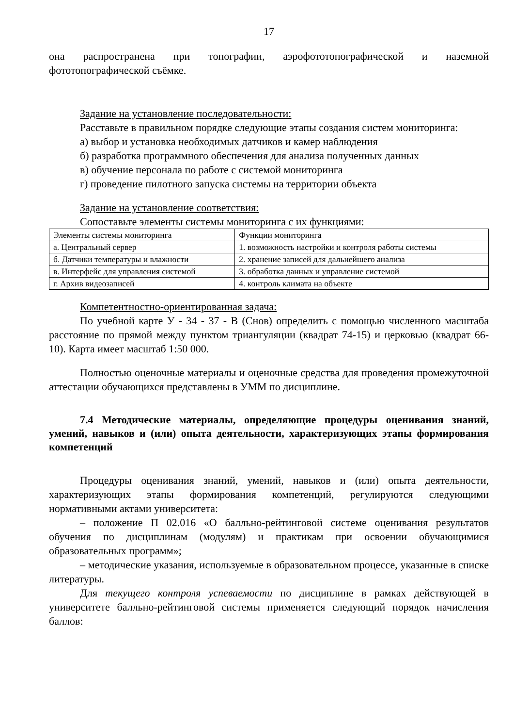17
она распространена при топографии, аэрофототопографической и наземной фототопографической съёмке.
Задание на установление последовательности:
Расставьте в правильном порядке следующие этапы создания систем мониторинга:
а) выбор и установка необходимых датчиков и камер наблюдения
б) разработка программного обеспечения для анализа полученных данных
в) обучение персонала по работе с системой мониторинга
г) проведение пилотного запуска системы на территории объекта
Задание на установление соответствия:
Сопоставьте элементы системы мониторинга с их функциями:
| Элементы системы мониторинга | Функции мониторинга |
| а. Центральный сервер | 1. возможность настройки и контроля работы системы |
| б. Датчики температуры и влажности | 2. хранение записей для дальнейшего анализа |
| в. Интерфейс для управления системой | 3. обработка данных и управление системой |
| г. Архив видеозаписей | 4. контроль климата на объекте |
Компетентностно-ориентированная задача:
По учебной карте У - 34 - 37 - В (Снов) определить с помощью численного масштаба расстояние по прямой между пунктом триангуляции (квадрат 74-15) и церковью (квадрат 66-10). Карта имеет масштаб 1:50 000.
Полностью оценочные материалы и оценочные средства для проведения промежуточной аттестации обучающихся представлены в УММ по дисциплине.
7.4 Методические материалы, определяющие процедуры оценивания знаний, умений, навыков и (или) опыта деятельности, характеризующих этапы формирования компетенций
Процедуры оценивания знаний, умений, навыков и (или) опыта деятельности, характеризующих этапы формирования компетенций, регулируются следующими нормативными актами университета:
– положение П 02.016 «О балльно-рейтинговой системе оценивания результатов обучения по дисциплинам (модулям) и практикам при освоении обучающимися образовательных программ»;
– методические указания, используемые в образовательном процессе, указанные в списке литературы.
Для текущего контроля успеваемости по дисциплине в рамках действующей в университете балльно-рейтинговой системы применяется следующий порядок начисления баллов: